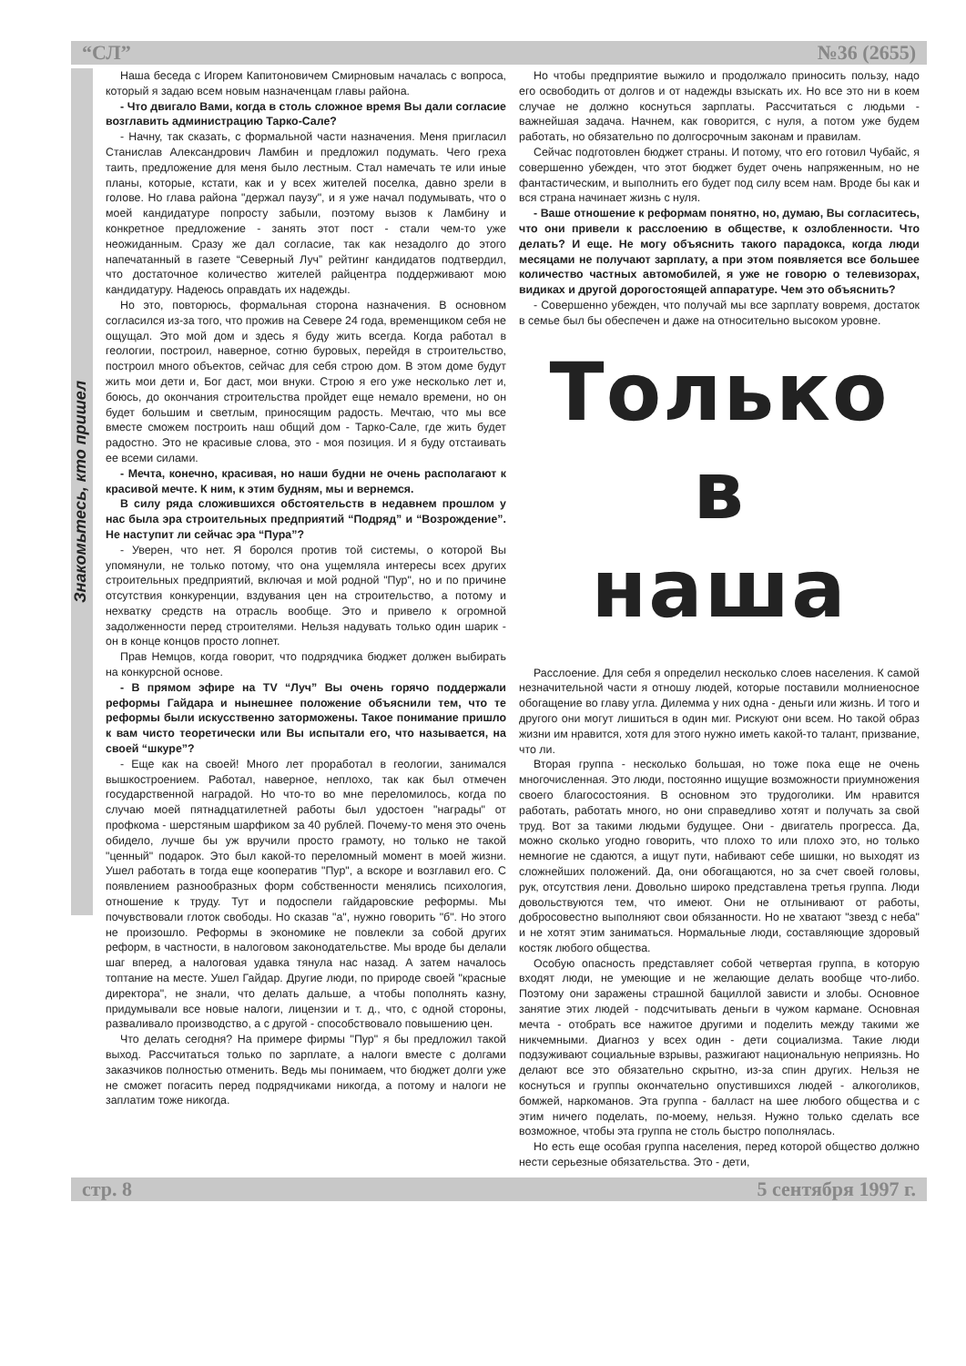“СЛ” №36 (2655)
Знакомьтесь, кто пришел
Наша беседа с Игорем Капитоновичем Смирновым началась с вопроса, который я задаю всем новым назначенцам главы района.
- Что двигало Вами, когда в столь сложное время Вы дали согласие возглавить администрацию Тарко-Сале?
- Начну, так сказать, с формальной части назначения. Меня пригласил Станислав Александрович Ламбин и предложил подумать. Чего греха таить, предложение для меня было лестным. Стал намечать те или иные планы, которые, кстати, как и у всех жителей поселка, давно зрели в голове. Но глава района "держал паузу", и я уже начал подумывать, что о моей кандидатуре попросту забыли, поэтому вызов к Ламбину и конкретное предложение - занять этот пост - стали чем-то уже неожиданным. Сразу же дал согласие, так как незадолго до этого напечатанный в газете “Северный Луч” рейтинг кандидатов подтвердил, что достаточное количество жителей райцентра поддерживают мою кандидатуру. Надеюсь оправдать их надежды.
Но это, повторюсь, формальная сторона назначения. В основном согласился из-за того, что прожив на Севере 24 года, временщиком себя не ощущал. Это мой дом и здесь я буду жить всегда. Когда работал в геологии, построил, наверное, сотню буровых, перейдя в строительство, построил много объектов, сейчас для себя строю дом. В этом доме будут жить мои дети и, Бог даст, мои внуки. Строю я его уже несколько лет и, боюсь, до окончания строительства пройдет еще немало времени, но он будет большим и светлым, приносящим радость. Мечтаю, что мы все вместе сможем построить наш общий дом - Тарко-Сале, где жить будет радостно. Это не красивые слова, это - моя позиция. И я буду отстаивать ее всеми силами.
- Мечта, конечно, красивая, но наши будни не очень располагают к красивой мечте. К ним, к этим будням, мы и вернемся.
В силу ряда сложившихся обстоятельств в недавнем прошлом у нас была эра строительных предприятий “Подряд” и “Возрождение”. Не наступит ли сейчас эра “Пура”?
- Уверен, что нет. Я боролся против той системы, о которой Вы упомянули, не только потому, что она ущемляла интересы всех других строительных предприятий, включая и мой родной "Пур", но и по причине отсутствия конкуренции, вздувания цен на строительство, а потому и нехватку средств на отрасль вообще. Это и привело к огромной задолженности перед строителями. Нельзя надувать только один шарик - он в конце концов просто лопнет.
Прав Немцов, когда говорит, что подрядчика бюджет должен выбирать на конкурсной основе.
- В прямом эфире на TV “Луч” Вы очень горячо поддержали реформы Гайдара и нынешнее положение объяснили тем, что те реформы были искусственно заторможены. Такое понимание пришло к вам чисто теоретически или Вы испытали его, что называется, на своей “шкуре”?
- Еще как на своей! Много лет проработал в геологии, занимался вышкостроением. Работал, наверное, неплохо, так как был отмечен государственной наградой. Но что-то во мне переломилось, когда по случаю моей пятнадцатилетней работы был удостоен "награды" от профкома - шерстяным шарфиком за 40 рублей. Почему-то меня это очень обидело, лучше бы уж вручили просто грамоту, но только не такой "ценный" подарок. Это был какой-то переломный момент в моей жизни. Ушел работать в тогда еще кооператив "Пур", а вскоре и возглавил его. С появлением разнообразных форм собственности менялись психология, отношение к труду. Тут и подоспели гайдаровские реформы. Мы почувствовали глоток свободы. Но сказав "а", нужно говорить "б". Но этого не произошло. Реформы в экономике не повлекли за собой других реформ, в частности, в налоговом законодательстве. Мы вроде бы делали шаг вперед, а налоговая удавка тянула нас назад. А затем началось топтание на месте. Ушел Гайдар. Другие люди, по природе своей "красные директора", не знали, что делать дальше, а чтобы пополнять казну, придумывали все новые налоги, лицензии и т. д., что, с одной стороны, разваливало производство, а с другой - способствовало повышению цен.
Что делать сегодня? На примере фирмы "Пур" я бы предложил такой выход. Рассчитаться только по зарплате, а налоги вместе с долгами заказчиков полностью отменить. Ведь мы понимаем, что бюджет долги уже не сможет погасить перед подрядчиками никогда, а потому и налоги не заплатим тоже никогда.
Но чтобы предприятие выжило и продолжало приносить пользу, надо его освободить от долгов и от надежды взыскать их. Но все это ни в коем случае не должно коснуться зарплаты. Рассчитаться с людьми - важнейшая задача. Начнем, как говорится, с нуля, а потом уже будем работать, но обязательно по долгосрочным законам и правилам.
Сейчас подготовлен бюджет страны. И потому, что его готовил Чубайс, я совершенно убежден, что этот бюджет будет очень напряженным, но не фантастическим, и выполнить его будет под силу всем нам. Вроде бы как и вся страна начинает жизнь с нуля.
- Ваше отношение к реформам понятно, но, думаю, Вы согласитесь, что они привели к расслоению в обществе, к озлобленности. Что делать? И еще. Не могу объяснить такого парадокса, когда люди месяцами не получают зарплату, а при этом появляется все большее количество частных автомобилей, я уже не говорю о телевизорах, видиках и другой дорогостоящей аппаратуре. Чем это объяснить?
- Совершенно убежден, что получай мы все зарплату вовремя, достаток в семье был бы обеспечен и даже на относительно высоком уровне.
Только в
наша
Расслоение. Для себя я определил несколько слоев населения. К самой незначительной части я отношу людей, которые поставили молниеносное обогащение во главу угла. Дилемма у них одна - деньги или жизнь. И того и другого они могут лишиться в один миг. Рискуют они всем. Но такой образ жизни им нравится, хотя для этого нужно иметь какой-то талант, призвание, что ли.
Вторая группа - несколько большая, но тоже пока еще не очень многочисленная. Это люди, постоянно ищущие возможности приумножения своего благосостояния. В основном это трудоголики. Им нравится работать, работать много, но они справедливо хотят и получать за свой труд. Вот за такими людьми будущее. Они - двигатель прогресса. Да, можно сколько угодно говорить, что плохо то или плохо это, но только немногие не сдаются, а ищут пути, набивают себе шишки, но выходят из сложнейших положений. Да, они обогащаются, но за счет своей головы, рук, отсутствия лени. Довольно широко представлена третья группа. Люди довольствуются тем, что имеют. Они не отлынивают от работы, добросовестно выполняют свои обязанности. Но не хватают "звезд с неба" и не хотят этим заниматься. Нормальные люди, составляющие здоровый костяк любого общества.
Особую опасность представляет собой четвертая группа, в которую входят люди, не умеющие и не желающие делать вообще что-либо. Поэтому они заражены страшной бациллой зависти и злобы. Основное занятие этих людей - подсчитывать деньги в чужом кармане. Основная мечта - отобрать все нажитое другими и поделить между такими же никчемными. Диагноз у всех один - дети социализма. Такие люди подзуживают социальные взрывы, разжигают национальную неприязнь. Но делают все это обязательно скрытно, из-за спин других. Нельзя не коснуться и группы окончательно опустившихся людей - алкоголиков, бомжей, наркоманов. Эта группа - балласт на шее любого общества и с этим ничего поделать, по-моему, нельзя. Нужно только сделать все возможное, чтобы эта группа не столь быстро пополнялась.
Но есть еще особая группа населения, перед которой общество должно нести серьезные обязательства. Это - дети,
стр. 8 5 сентября 1997 г.